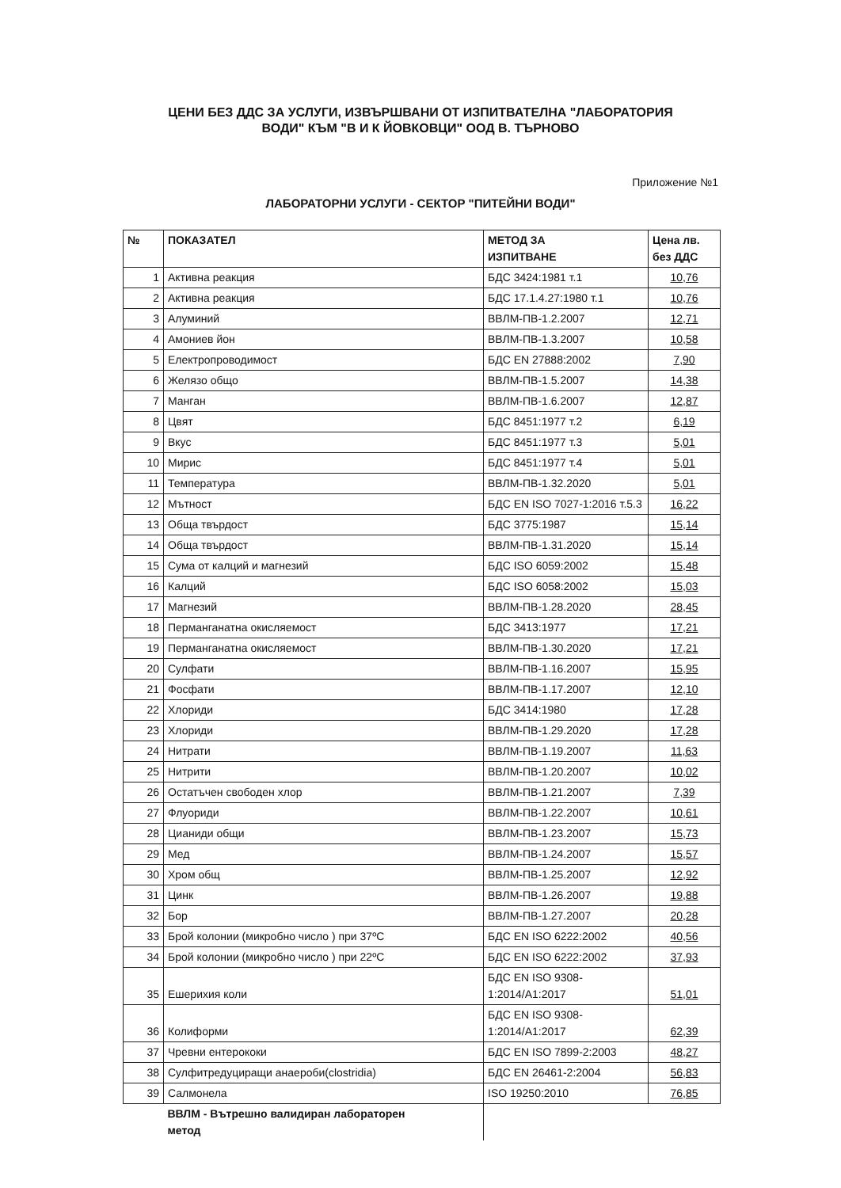ЦЕНИ БЕЗ ДДС ЗА УСЛУГИ, ИЗВЪРШВАНИ ОТ ИЗПИТВАТЕЛНА "ЛАБОРАТОРИЯ
ВОДИ" КЪМ "В И К ЙОВКОВЦИ" ООД В. ТЪРНОВО
Приложение №1
ЛАБОРАТОРНИ УСЛУГИ - СЕКТОР "ПИТЕЙНИ ВОДИ"
| № | ПОКАЗАТЕЛ | МЕТОД ЗА ИЗПИТВАНЕ | Цена лв. без ДДС |
| --- | --- | --- | --- |
| 1 | Активна реакция | БДС 3424:1981 т.1 | 10,76 |
| 2 | Активна реакция | БДС 17.1.4.27:1980 т.1 | 10,76 |
| 3 | Алуминий | ВВЛМ-ПВ-1.2.2007 | 12,71 |
| 4 | Амониев йон | ВВЛМ-ПВ-1.3.2007 | 10,58 |
| 5 | Електропроводимост | БДС EN 27888:2002 | 7,90 |
| 6 | Желязо общо | ВВЛМ-ПВ-1.5.2007 | 14,38 |
| 7 | Манган | ВВЛМ-ПВ-1.6.2007 | 12,87 |
| 8 | Цвят | БДС 8451:1977 т.2 | 6,19 |
| 9 | Вкус | БДС 8451:1977 т.3 | 5,01 |
| 10 | Мирис | БДС 8451:1977 т.4 | 5,01 |
| 11 | Температура | ВВЛМ-ПВ-1.32.2020 | 5,01 |
| 12 | Мътност | БДС EN ISO 7027-1:2016 т.5.3 | 16,22 |
| 13 | Обща твърдост | БДС 3775:1987 | 15,14 |
| 14 | Обща твърдост | ВВЛМ-ПВ-1.31.2020 | 15,14 |
| 15 | Сума от калций и магнезий | БДС ISO 6059:2002 | 15,48 |
| 16 | Калций | БДС ISO 6058:2002 | 15,03 |
| 17 | Магнезий | ВВЛМ-ПВ-1.28.2020 | 28,45 |
| 18 | Перманганатна окисляемост | БДС 3413:1977 | 17,21 |
| 19 | Перманганатна окисляемост | ВВЛМ-ПВ-1.30.2020 | 17,21 |
| 20 | Сулфати | ВВЛМ-ПВ-1.16.2007 | 15,95 |
| 21 | Фосфати | ВВЛМ-ПВ-1.17.2007 | 12,10 |
| 22 | Хлориди | БДС 3414:1980 | 17,28 |
| 23 | Хлориди | ВВЛМ-ПВ-1.29.2020 | 17,28 |
| 24 | Нитрати | ВВЛМ-ПВ-1.19.2007 | 11,63 |
| 25 | Нитрити | ВВЛМ-ПВ-1.20.2007 | 10,02 |
| 26 | Остатъчен свободен хлор | ВВЛМ-ПВ-1.21.2007 | 7,39 |
| 27 | Флуориди | ВВЛМ-ПВ-1.22.2007 | 10,61 |
| 28 | Цианиди общи | ВВЛМ-ПВ-1.23.2007 | 15,73 |
| 29 | Мед | ВВЛМ-ПВ-1.24.2007 | 15,57 |
| 30 | Хром общ | ВВЛМ-ПВ-1.25.2007 | 12,92 |
| 31 | Цинк | ВВЛМ-ПВ-1.26.2007 | 19,88 |
| 32 | Бор | ВВЛМ-ПВ-1.27.2007 | 20,28 |
| 33 | Брой колонии (микробно число ) при 37ºC | БДС EN ISO 6222:2002 | 40,56 |
| 34 | Брой колонии (микробно число ) при 22ºC | БДС EN ISO 6222:2002 | 37,93 |
| 35 | Ешерихия коли | БДС EN ISO 9308-1:2014/A1:2017 | 51,01 |
| 36 | Колиформи | БДС EN ISO 9308-1:2014/A1:2017 | 62,39 |
| 37 | Чревни ентерококи | БДС EN ISO 7899-2:2003 | 48,27 |
| 38 | Сулфитредуциращи анаероби(clostridia) | БДС EN 26461-2:2004 | 56,83 |
| 39 | Салмонела | ISO 19250:2010 | 76,85 |
| | ВВЛМ - Вътрешно валидиран лабораторен метод | | |